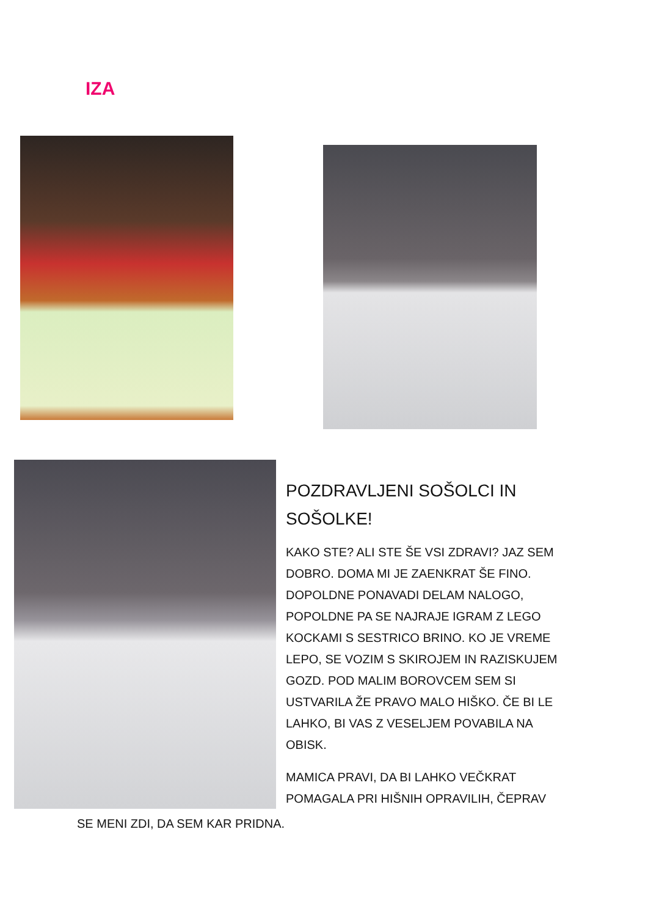IZA
POZDRAVLJENI SOŠOLCI IN SOŠOLKE!
KAKO STE? ALI STE ŠE VSI ZDRAVI? JAZ SEM DOBRO. DOMA MI JE ZAENKRAT ŠE FINO. DOPOLDNE PONAVADI DELAM NALOGO, POPOLDNE PA SE NAJRAJE IGRAM Z LEGO KOCKAMI S SESTRICO BRINO. KO JE VREME LEPO, SE VOZIM S SKIROJEM IN RAZISKUJEM GOZD. POD MALIM BOROVCEM SEM SI USTVARILA ŽE PRAVO MALO HIŠKO. ČE BI LE LAHKO, BI VAS Z VESELJEM POVABILA NA OBISK.
MAMICA PRAVI, DA BI LAHKO VEČKRAT POMAGALA PRI HIŠNIH OPRAVILIH, ČEPRAV
SE MENI ZDI, DA SEM KAR PRIDNA.